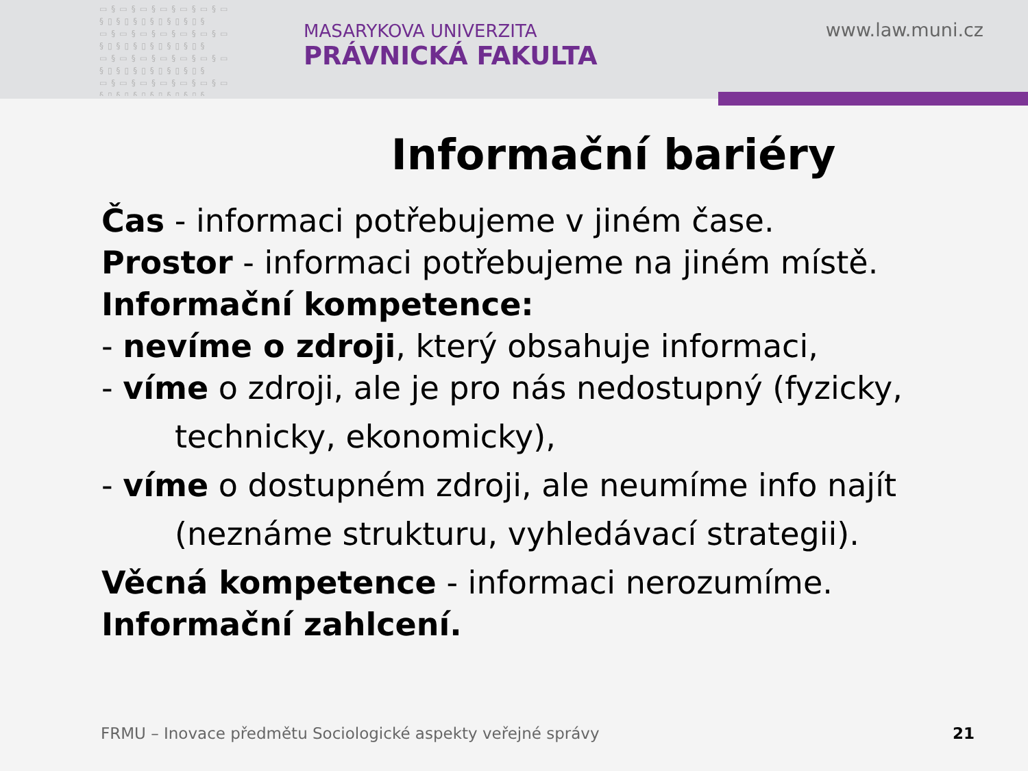▭§▭§▭§▭§▭§▭§▭ §▯§▯§▯§▯§▯§▯§ ▭§▭§▭§▭§▭§▭§▭ §▯§▯§▯§▯§▯§▯§ ▭§▭§▭§▭§▭§▭§▭ §▯§▯§▯§▯§▯§▯§ ▭§▭§▭§▭§▭§▭§▭ §▯§▯§▯§▯§▯§▯§
MASARYKOVA UNIVERZITA
PRÁVNICKÁ FAKULTA
www.law.muni.cz
Informační bariéry
Čas - informaci potřebujeme v jiném čase.
Prostor - informaci potřebujeme na jiném místě.
Informační kompetence:
- nevíme o zdroji, který obsahuje informaci,
- víme o zdroji, ale je pro nás nedostupný (fyzicky,
technicky, ekonomicky),
- víme o dostupném zdroji, ale neumíme info najít
(neznáme strukturu, vyhledávací strategii).
Věcná kompetence - informaci nerozumíme.
Informační zahlcení.
FRMU – Inovace předmětu Sociologické aspekty veřejné správy
21